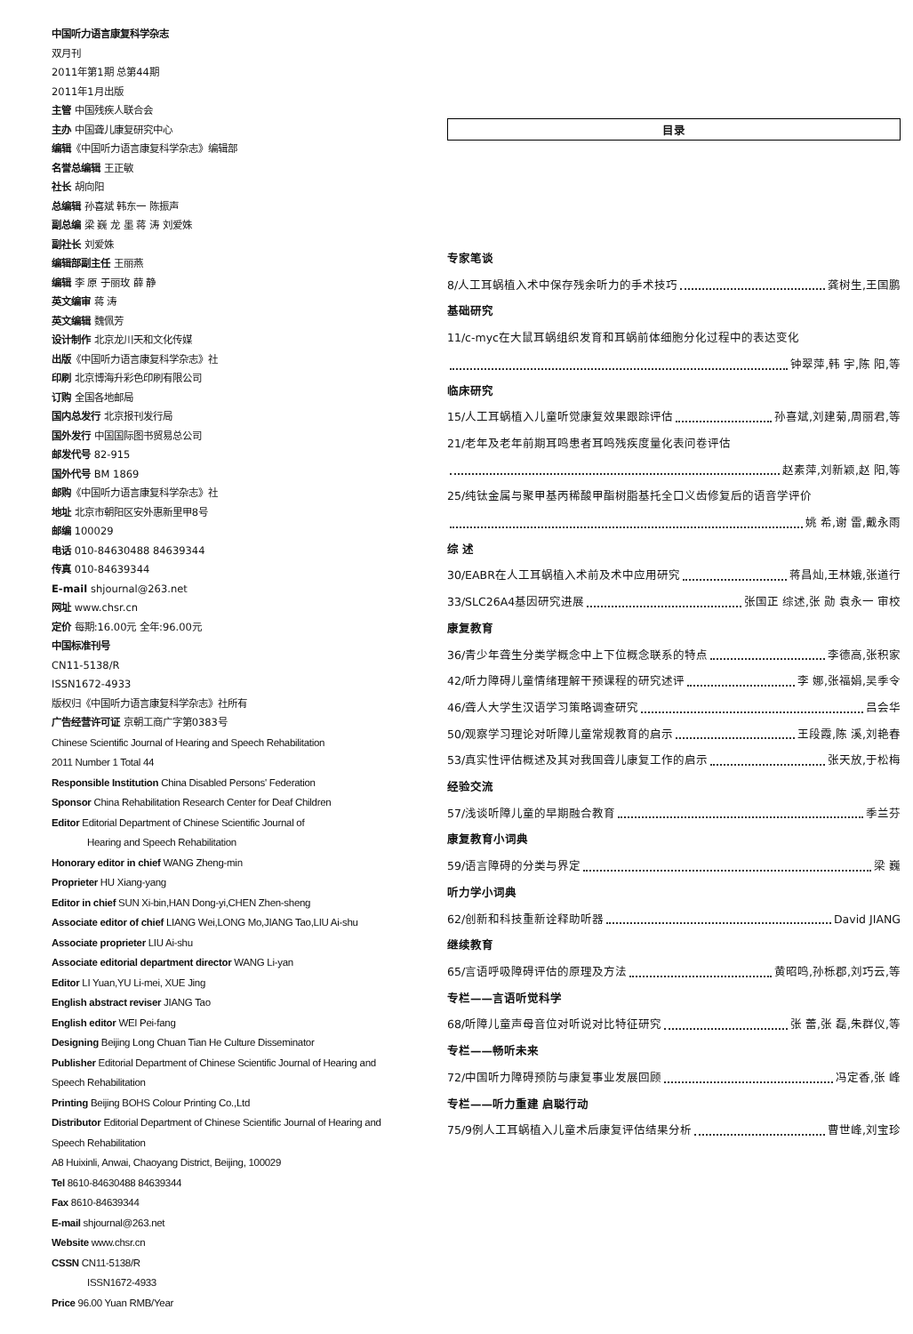中国听力语言康复科学杂志
双月刊
2011年第1期 总第44期
2011年1月出版
主管 中国残疾人联合会
主办 中国聋儿康复研究中心
编辑《中国听力语言康复科学杂志》编辑部
名誉总编辑 王正敏
社长 胡向阳
总编辑 孙喜斌 韩东一 陈振声
副总编 梁 巍 龙 墨 蒋 涛 刘爱姝
副社长 刘爱姝
编辑部副主任 王丽燕
编辑 李 原 于丽玫 薛 静
英文编审 蒋 涛
英文编辑 魏佩芳
设计制作 北京龙川天和文化传媒
出版《中国听力语言康复科学杂志》社
印刷 北京博海升彩色印刷有限公司
订购 全国各地邮局
国内总发行 北京报刊发行局
国外发行 中国国际图书贸易总公司
邮发代号 82-915
国外代号 BM 1869
邮购《中国听力语言康复科学杂志》社
地址 北京市朝阳区安外惠新里甲8号
邮编 100029
电话 010-84630488 84639344
传真 010-84639344
E-mail shjournal@263.net
网址 www.chsr.cn
定价 每期:16.00元 全年:96.00元
中国标准刊号
CN11-5138/R
ISSN1672-4933
版权归《中国听力语言康复科学杂志》社所有
广告经营许可证 京朝工商广字第0383号
Chinese Scientific Journal of Hearing and Speech Rehabilitation
2011 Number 1 Total 44
Responsible Institution China Disabled Persons' Federation
Sponsor China Rehabilitation Research Center for Deaf Children
Editor Editorial Department of Chinese Scientific Journal of
Hearing and Speech Rehabilitation
Honorary editor in chief WANG Zheng-min
Proprieter HU Xiang-yang
Editor in chief SUN Xi-bin,HAN Dong-yi,CHEN Zhen-sheng
Associate editor of chief LIANG Wei,LONG Mo,JIANG Tao,LIU Ai-shu
Associate proprieter LIU Ai-shu
Associate editorial department director WANG Li-yan
Editor LI Yuan,YU Li-mei, XUE Jing
English abstract reviser JIANG Tao
English editor WEI Pei-fang
Designing Beijing Long Chuan Tian He Culture Disseminator
Publisher Editorial Department of Chinese Scientific Journal of Hearing and Speech Rehabilitation
Printing Beijing BOHS Colour Printing Co.,Ltd
Distributor Editorial Department of Chinese Scientific Journal of Hearing and Speech Rehabilitation
A8 Huixinli, Anwai, Chaoyang District, Beijing, 100029
Tel 8610-84630488 84639344
Fax 8610-84639344
E-mail shjournal@263.net
Website www.chsr.cn
CSSN CN11-5138/R
ISSN1672-4933
Price 96.00 Yuan RMB/Year
目录
专家笔谈
8/人工耳蜗植入术中保存残余听力的手术技巧 龚树生,王国鹏
基础研究
11/c-myc在大鼠耳蜗组织发育和耳蜗前体细胞分化过程中的表达变化
钟翠萍,韩 宇,陈 阳,等
临床研究
15/人工耳蜗植入儿童听觉康复效果跟踪评估 孙喜斌,刘建菊,周丽君,等
21/老年及老年前期耳鸣患者耳鸣残疾度量化表问卷评估
赵素萍,刘新颖,赵 阳,等
25/纯钛金属与聚甲基丙稀酸甲酯树脂基托全口义齿修复后的语音学评价
姚 希,谢 雷,戴永雨
综 述
30/EABR在人工耳蜗植入术前及术中应用研究 蒋昌灿,王林娥,张道行
33/SLC26A4基因研究进展 张国正 综述,张 勋 袁永一 审校
康复教育
36/青少年聋生分类学概念中上下位概念联系的特点 李德高,张积家
42/听力障碍儿童情绪理解干预课程的研究述评 李 娜,张福娟,吴季令
46/聋人大学生汉语学习策略调查研究 吕会华
50/观察学习理论对听障儿童常规教育的启示 王段霞,陈 溪,刘艳春
53/真实性评估概述及其对我国聋儿康复工作的启示 张天放,于松梅
经验交流
57/浅谈听障儿童的早期融合教育 季兰芬
康复教育小词典
59/语言障碍的分类与界定 梁 巍
听力学小词典
62/创新和科技重新诠释助听器 David JIANG
继续教育
65/言语呼吸障碍评估的原理及方法 黄昭鸣,孙栎郡,刘巧云,等
专栏——言语听觉科学
68/听障儿童声母音位对听说对比特征研究 张 蕾,张 磊,朱群仪,等
专栏——畅听未来
72/中国听力障碍预防与康复事业发展回顾 冯定香,张 峰
专栏——听力重建 启聪行动
75/9例人工耳蜗植入儿童术后康复评估结果分析 曹世峰,刘宝珍